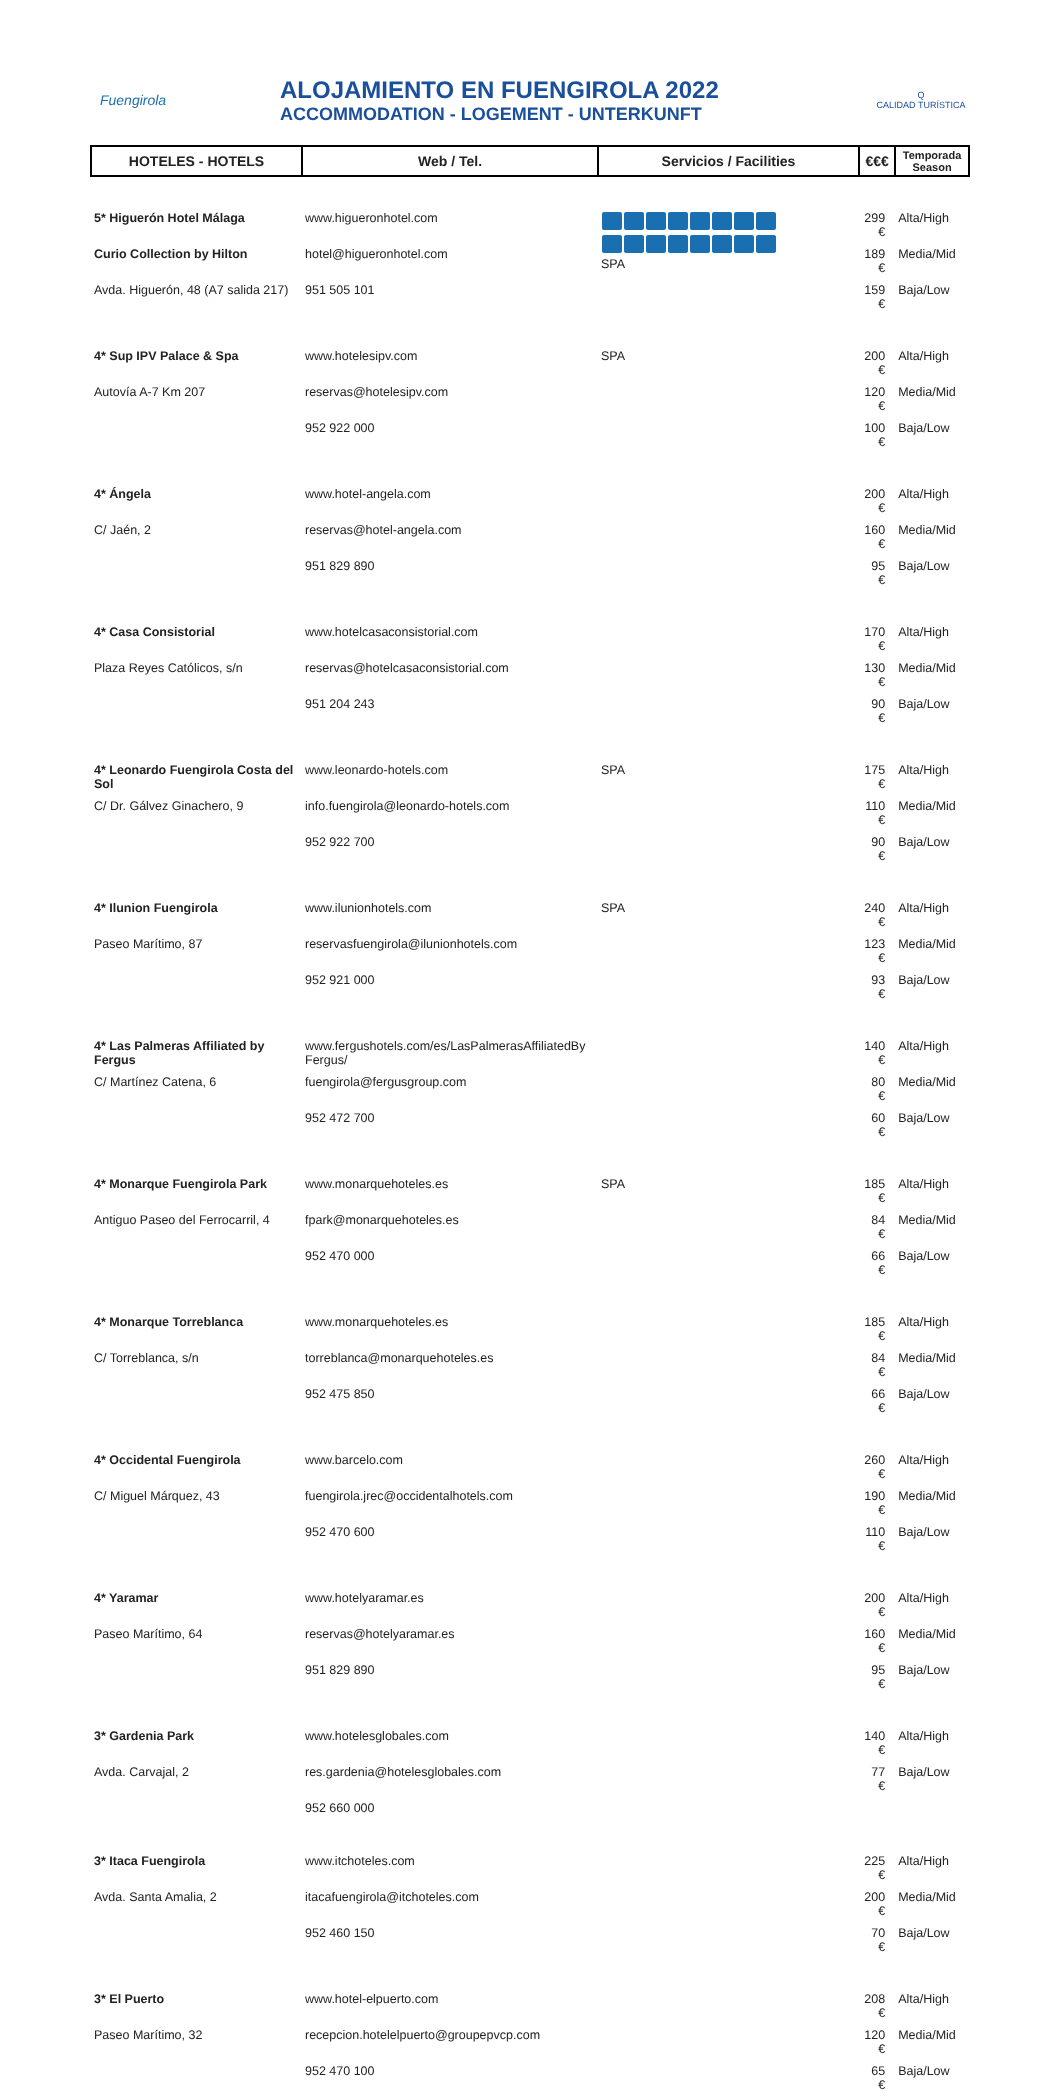Fuengirola
ALOJAMIENTO EN FUENGIROLA 2022
ACCOMMODATION - LOGEMENT - UNTERKUNFT
Q
CALIDAD TURÍSTICA
| HOTELES - HOTELS | Web / Tel. | Servicios / Facilities | €€€ | Temporada Season |
| --- | --- | --- | --- | --- |
| 5* Higuerón Hotel Málaga | www.higueronhotel.com | SPA | 299 € | Alta/High |
| Curio Collection by Hilton | hotel@higueronhotel.com | | 189 € | Media/Mid |
| Avda. Higuerón, 48 (A7 salida 217) | 951 505 101 | | 159 € | Baja/Low |
| 4* Sup IPV Palace & Spa | www.hotelesipv.com | SPA | 200 € | Alta/High |
| Autovía A-7 Km 207 | reservas@hotelesipv.com | | 120 € | Media/Mid |
| | 952 922 000 | | 100 € | Baja/Low |
| 4* Ángela | www.hotel-angela.com | | 200 € | Alta/High |
| C/ Jaén, 2 | reservas@hotel-angela.com | | 160 € | Media/Mid |
| | 951 829 890 | | 95 € | Baja/Low |
| 4* Casa Consistorial | www.hotelcasaconsistorial.com | | 170 € | Alta/High |
| Plaza Reyes Católicos, s/n | reservas@hotelcasaconsistorial.com | | 130 € | Media/Mid |
| | 951 204 243 | | 90 € | Baja/Low |
| 4* Leonardo Fuengirola Costa del Sol | www.leonardo-hotels.com | SPA | 175 € | Alta/High |
| C/ Dr. Gálvez Ginachero, 9 | info.fuengirola@leonardo-hotels.com | | 110 € | Media/Mid |
| | 952 922 700 | | 90 € | Baja/Low |
| 4* Ilunion Fuengirola | www.ilunionhotels.com | SPA | 240 € | Alta/High |
| Paseo Marítimo, 87 | reservasfuengirola@ilunionhotels.com | | 123 € | Media/Mid |
| | 952 921 000 | | 93 € | Baja/Low |
| 4* Las Palmeras Affiliated by Fergus | www.fergushotels.com/es/LasPalmerasAffiliatedBy Fergus/ | | 140 € | Alta/High |
| C/ Martínez Catena, 6 | fuengirola@fergusgroup.com | | 80 € | Media/Mid |
| | 952 472 700 | | 60 € | Baja/Low |
| 4* Monarque Fuengirola Park | www.monarquehoteles.es | SPA | 185 € | Alta/High |
| Antiguo Paseo del Ferrocarril, 4 | fpark@monarquehoteles.es | | 84 € | Media/Mid |
| | 952 470 000 | | 66 € | Baja/Low |
| 4* Monarque Torreblanca | www.monarquehoteles.es | | 185 € | Alta/High |
| C/ Torreblanca, s/n | torreblanca@monarquehoteles.es | | 84 € | Media/Mid |
| | 952 475 850 | | 66 € | Baja/Low |
| 4* Occidental Fuengirola | www.barcelo.com | | 260 € | Alta/High |
| C/ Miguel Márquez, 43 | fuengirola.jrec@occidentalhotels.com | | 190 € | Media/Mid |
| | 952 470 600 | | 110 € | Baja/Low |
| 4* Yaramar | www.hotelyaramar.es | | 200 € | Alta/High |
| Paseo Marítimo, 64 | reservas@hotelyaramar.es | | 160 € | Media/Mid |
| | 951 829 890 | | 95 € | Baja/Low |
| 3* Gardenia Park | www.hotelesglobales.com | | 140 € | Alta/High |
| Avda. Carvajal, 2 | res.gardenia@hotelesglobales.com | | 77 € | Baja/Low |
| | 952 660 000 | | | |
| 3* Itaca Fuengirola | www.itchoteles.com | | 225 € | Alta/High |
| Avda. Santa Amalia, 2 | itacafuengirola@itchoteles.com | | 200 € | Media/Mid |
| | 952 460 150 | | 70 € | Baja/Low |
| 3* El Puerto | www.hotel-elpuerto.com | | 208 € | Alta/High |
| Paseo Marítimo, 32 | recepcion.hotelelpuerto@groupepvcp.com | | 120 € | Media/Mid |
| | 952 470 100 | | 65 € | Baja/Low |